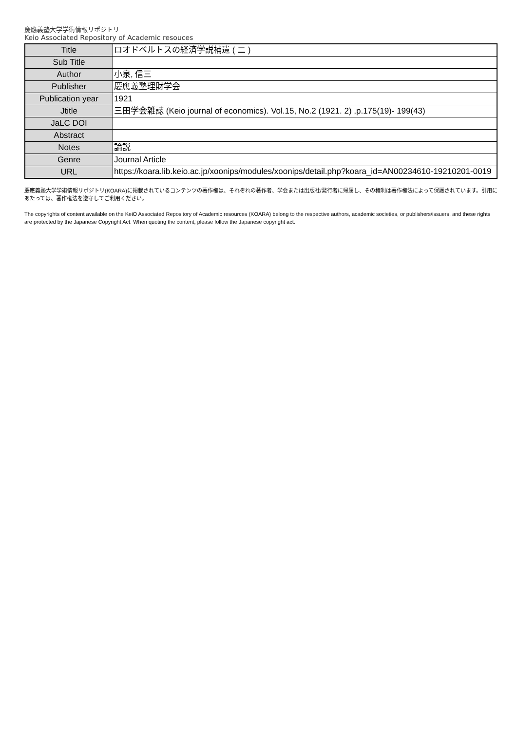慶應義塾大学学術情報リポジトリ
Keio Associated Repository of Academic resouces
| Title | ロオドベルトスの経済学説補遺 ( 二 ) |
| Sub Title | |
| Author | 小泉, 信三 |
| Publisher | 慶應義塾理財学会 |
| Publication year | 1921 |
| Jtitle | 三田学会雑誌 (Keio journal of economics). Vol.15, No.2 (1921. 2) ,p.175(19)- 199(43) |
| JaLC DOI | |
| Abstract | |
| Notes | 論説 |
| Genre | Journal Article |
| URL | https://koara.lib.keio.ac.jp/xoonips/modules/xoonips/detail.php?koara_id=AN00234610-19210201-0019 |
慶應義塾大学学術情報リポジトリ(KOARA)に掲載されているコンテンツの著作権は、それぞれの著作者、学会または出版社/発行者に帰属し、その権利は著作権法によって保護されています。引用にあたっては、著作権法を遵守してご利用ください。
The copyrights of content available on the KeiO Associated Repository of Academic resources (KOARA) belong to the respective authors, academic societies, or publishers/issuers, and these rights are protected by the Japanese Copyright Act. When quoting the content, please follow the Japanese copyright act.